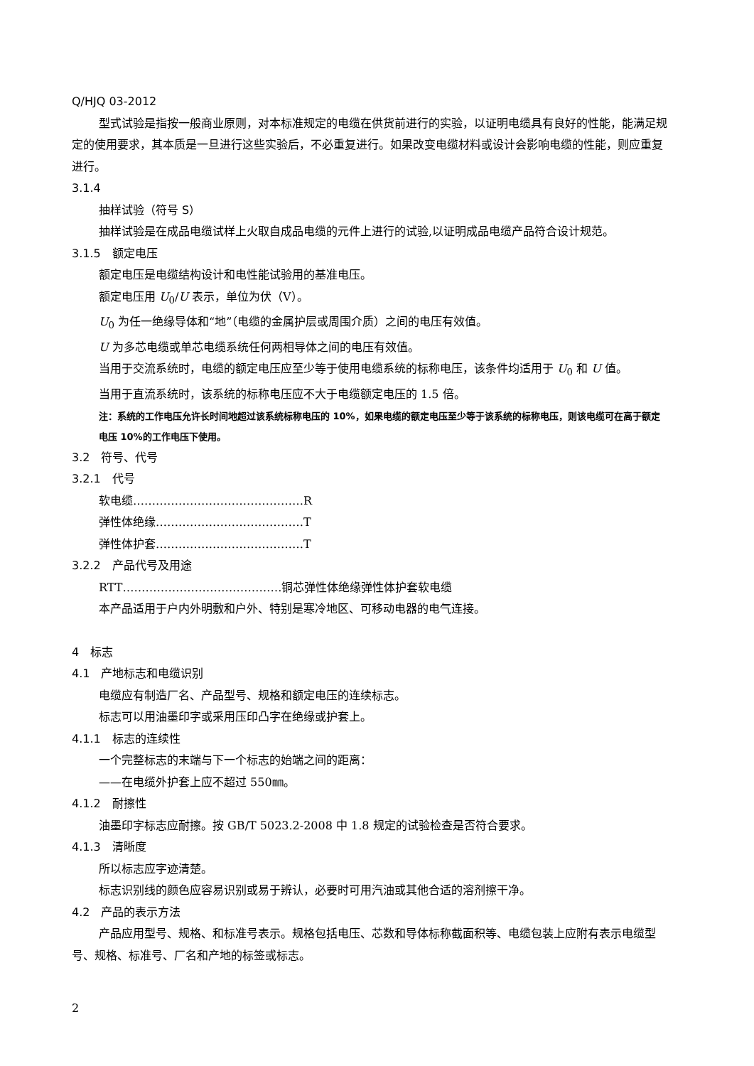Q/HJQ 03-2012
型式试验是指按一般商业原则，对本标准规定的电缆在供货前进行的实验，以证明电缆具有良好的性能，能满足规定的使用要求，其本质是一旦进行这些实验后，不必重复进行。如果改变电缆材料或设计会影响电缆的性能，则应重复进行。
3.1.4
抽样试验（符号 S）
抽样试验是在成品电缆试样上火取自成品电缆的元件上进行的试验,以证明成品电缆产品符合设计规范。
3.1.5　额定电压
额定电压是电缆结构设计和电性能试验用的基准电压。
额定电压用 U<sub>0</sub>/U 表示，单位为伏（V）。
U<sub>0</sub> 为任一绝缘导体和“地”（电缆的金属护层或周围介质）之间的电压有效值。
U 为多芯电缆或单芯电缆系统任何两相导体之间的电压有效值。
当用于交流系统时，电缆的额定电压应至少等于使用电缆系统的标称电压，该条件均适用于 U<sub>0</sub> 和 U 值。
当用于直流系统时，该系统的标称电压应不大于电缆额定电压的 1.5 倍。
注：系统的工作电压允许长时间地超过该系统标称电压的 10%，如果电缆的额定电压至少等于该系统的标称电压，则该电缆可在高于额定电压 10%的工作电压下使用。
3.2　符号、代号
3.2.1　代号
软电缆………………………………………R
弹性体绝缘…………………………………T
弹性体护套…………………………………T
3.2.2　产品代号及用途
RTT……………………………………铜芯弹性体绝缘弹性体护套软电缆
本产品适用于户内外明敷和户外、特别是寒冷地区、可移动电器的电气连接。
4　标志
4.1　产地标志和电缆识别
电缆应有制造厂名、产品型号、规格和额定电压的连续标志。
标志可以用油墨印字或采用压印凸字在绝缘或护套上。
4.1.1　标志的连续性
一个完整标志的末端与下一个标志的始端之间的距离：
——在电缆外护套上应不超过 550㎜。
4.1.2　耐擦性
油墨印字标志应耐擦。按 GB/T 5023.2-2008 中 1.8 规定的试验检查是否符合要求。
4.1.3　清晰度
所以标志应字迹清楚。
标志识别线的颜色应容易识别或易于辨认，必要时可用汽油或其他合适的溶剂擦干净。
4.2　产品的表示方法
产品应用型号、规格、和标准号表示。规格包括电压、芯数和导体标称截面积等、电缆包装上应附有表示电缆型号、规格、标准号、厂名和产地的标签或标志。
2